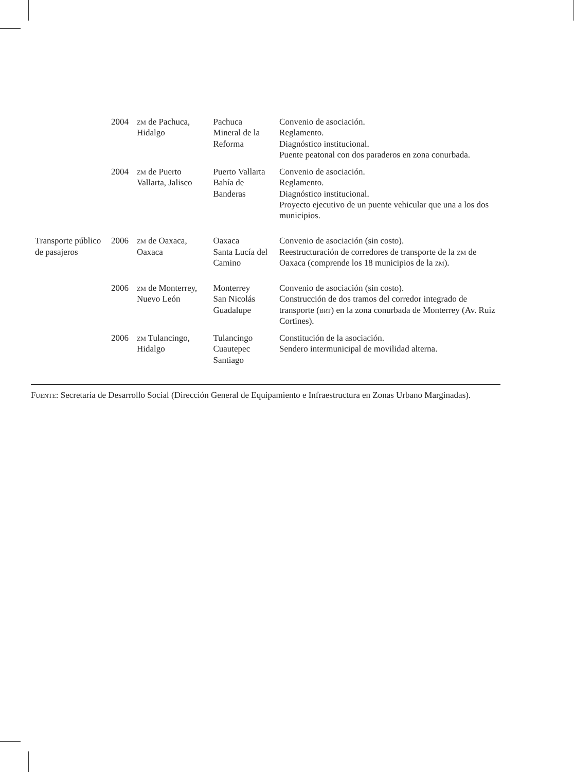| | 2004 | ZM de Pachuca, Hidalgo | Pachuca Mineral de la Reforma | Convenio de asociación. Reglamento. Diagnóstico institucional. Puente peatonal con dos paraderos en zona conurbada. |
| | 2004 | ZM de Puerto Vallarta, Jalisco | Puerto Vallarta Bahía de Banderas | Convenio de asociación. Reglamento. Diagnóstico institucional. Proyecto ejecutivo de un puente vehicular que una a los dos municipios. |
| Transporte público de pasajeros | 2006 | ZM de Oaxaca, Oaxaca | Oaxaca Santa Lucía del Camino | Convenio de asociación (sin costo). Reestructuración de corredores de transporte de la ZM de Oaxaca (comprende los 18 municipios de la ZM ). |
| | 2006 | ZM de Monterrey, Nuevo León | Monterrey San Nicolás Guadalupe | Convenio de asociación (sin costo). Construcción de dos tramos del corredor integrado de transporte ( BRT ) en la zona conurbada de Monterrey (Av. Ruiz Cortines). |
| | 2006 | ZM Tulancingo, Hidalgo | Tulancingo Cuautepec Santiago | Constitución de la asociación. Sendero intermunicipal de movilidad alterna. |
FUENTE: Secretaría de Desarrollo Social (Dirección General de Equipamiento e Infraestructura en Zonas Urbano Marginadas).